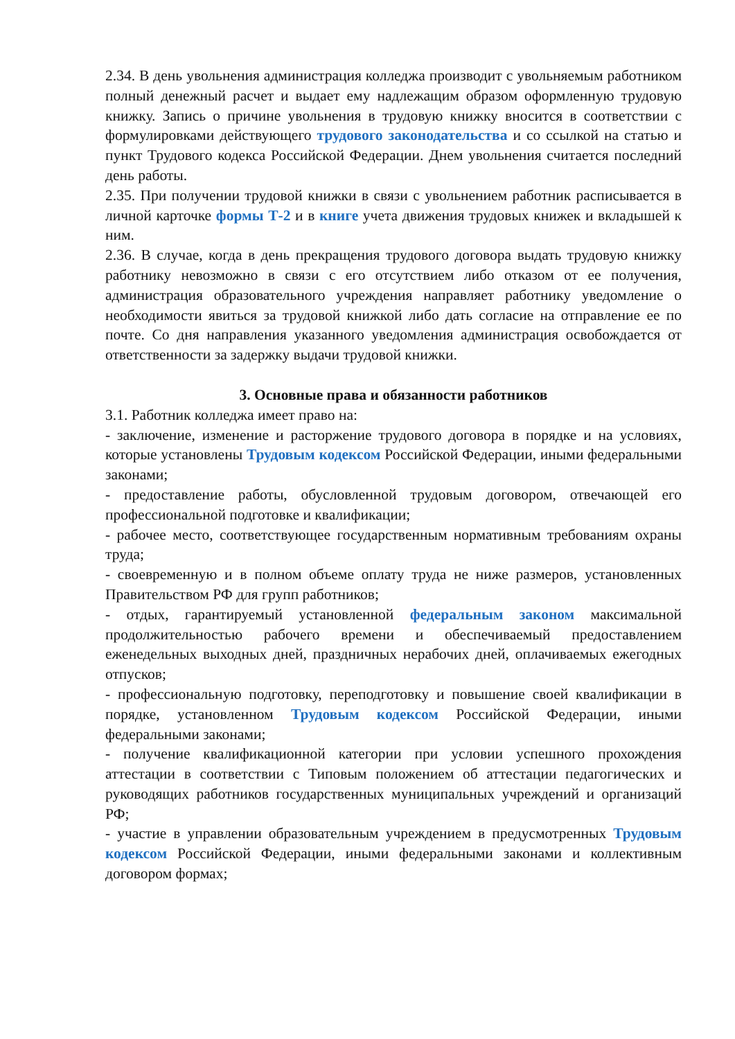2.34. В день увольнения администрация колледжа производит с увольняемым работником полный денежный расчет и выдает ему надлежащим образом оформленную трудовую книжку. Запись о причине увольнения в трудовую книжку вносится в соответствии с формулировками действующего трудового законодательства и со ссылкой на статью и пункт Трудового кодекса Российской Федерации. Днем увольнения считается последний день работы.
2.35. При получении трудовой книжки в связи с увольнением работник расписывается в личной карточке формы Т-2 и в книге учета движения трудовых книжек и вкладышей к ним.
2.36. В случае, когда в день прекращения трудового договора выдать трудовую книжку работнику невозможно в связи с его отсутствием либо отказом от ее получения, администрация образовательного учреждения направляет работнику уведомление о необходимости явиться за трудовой книжкой либо дать согласие на отправление ее по почте. Со дня направления указанного уведомления администрация освобождается от ответственности за задержку выдачи трудовой книжки.
3. Основные права и обязанности работников
3.1. Работник колледжа имеет право на:
- заключение, изменение и расторжение трудового договора в порядке и на условиях, которые установлены Трудовым кодексом Российской Федерации, иными федеральными законами;
- предоставление работы, обусловленной трудовым договором, отвечающей его профессиональной подготовке и квалификации;
- рабочее место, соответствующее государственным нормативным требованиям охраны труда;
- своевременную и в полном объеме оплату труда не ниже размеров, установленных Правительством РФ для групп работников;
- отдых, гарантируемый установленной федеральным законом максимальной продолжительностью рабочего времени и обеспечиваемый предоставлением еженедельных выходных дней, праздничных нерабочих дней, оплачиваемых ежегодных отпусков;
- профессиональную подготовку, переподготовку и повышение своей квалификации в порядке, установленном Трудовым кодексом Российской Федерации, иными федеральными законами;
- получение квалификационной категории при условии успешного прохождения аттестации в соответствии с Типовым положением об аттестации педагогических и руководящих работников государственных муниципальных учреждений и организаций РФ;
- участие в управлении образовательным учреждением в предусмотренных Трудовым кодексом Российской Федерации, иными федеральными законами и коллективным договором формах;